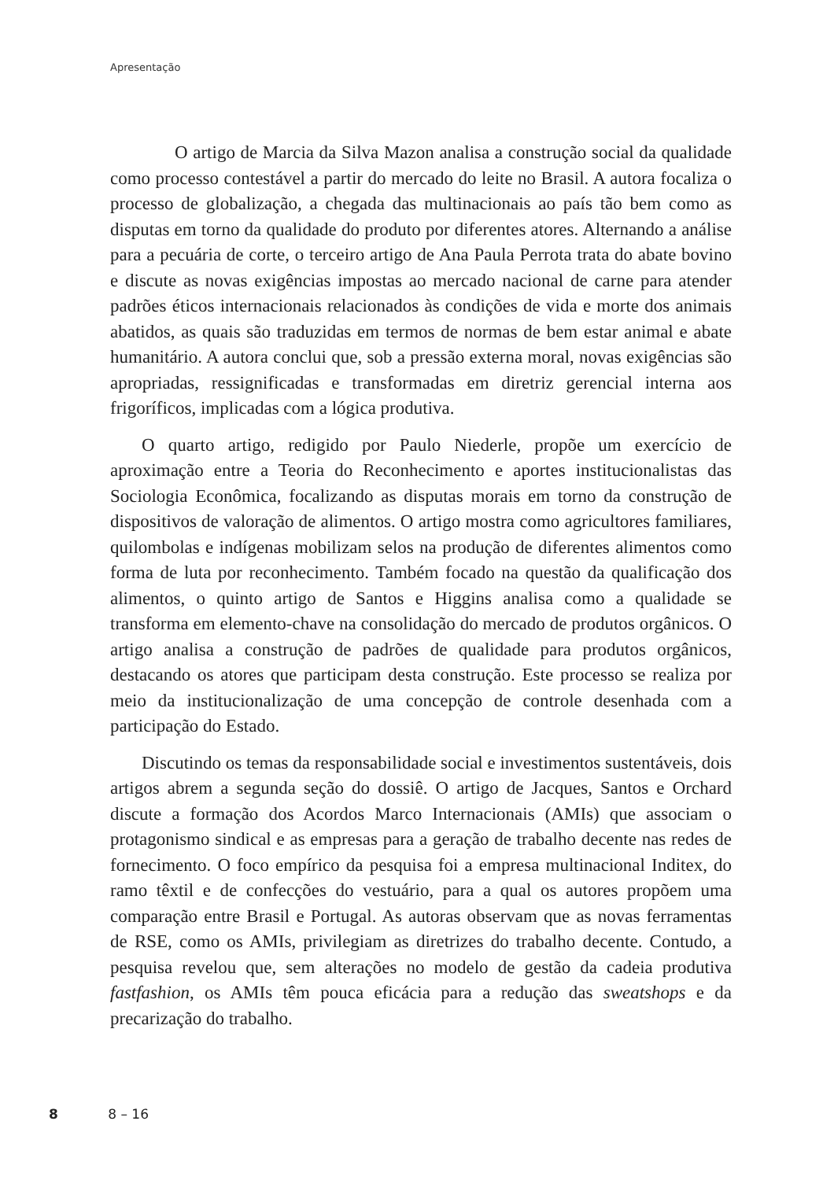Apresentação
O artigo de Marcia da Silva Mazon analisa a construção social da qualidade como processo contestável a partir do mercado do leite no Brasil. A autora focaliza o processo de globalização, a chegada das multinacionais ao país tão bem como as disputas em torno da qualidade do produto por diferentes atores. Alternando a análise para a pecuária de corte, o terceiro artigo de Ana Paula Perrota trata do abate bovino e discute as novas exigências impostas ao mercado nacional de carne para atender padrões éticos internacionais relacionados às condições de vida e morte dos animais abatidos, as quais são traduzidas em termos de normas de bem estar animal e abate humanitário. A autora conclui que, sob a pressão externa moral, novas exigências são apropriadas, ressignificadas e transformadas em diretriz gerencial interna aos frigoríficos, implicadas com a lógica produtiva.
O quarto artigo, redigido por Paulo Niederle, propõe um exercício de aproximação entre a Teoria do Reconhecimento e aportes institucionalistas das Sociologia Econômica, focalizando as disputas morais em torno da construção de dispositivos de valoração de alimentos. O artigo mostra como agricultores familiares, quilombolas e indígenas mobilizam selos na produção de diferentes alimentos como forma de luta por reconhecimento. Também focado na questão da qualificação dos alimentos, o quinto artigo de Santos e Higgins analisa como a qualidade se transforma em elemento-chave na consolidação do mercado de produtos orgânicos. O artigo analisa a construção de padrões de qualidade para produtos orgânicos, destacando os atores que participam desta construção. Este processo se realiza por meio da institucionalização de uma concepção de controle desenhada com a participação do Estado.
Discutindo os temas da responsabilidade social e investimentos sustentáveis, dois artigos abrem a segunda seção do dossiê. O artigo de Jacques, Santos e Orchard discute a formação dos Acordos Marco Internacionais (AMIs) que associam o protagonismo sindical e as empresas para a geração de trabalho decente nas redes de fornecimento. O foco empírico da pesquisa foi a empresa multinacional Inditex, do ramo têxtil e de confecções do vestuário, para a qual os autores propõem uma comparação entre Brasil e Portugal. As autoras observam que as novas ferramentas de RSE, como os AMIs, privilegiam as diretrizes do trabalho decente. Contudo, a pesquisa revelou que, sem alterações no modelo de gestão da cadeia produtiva fastfashion, os AMIs têm pouca eficácia para a redução das sweatshops e da precarização do trabalho.
8 8 – 16